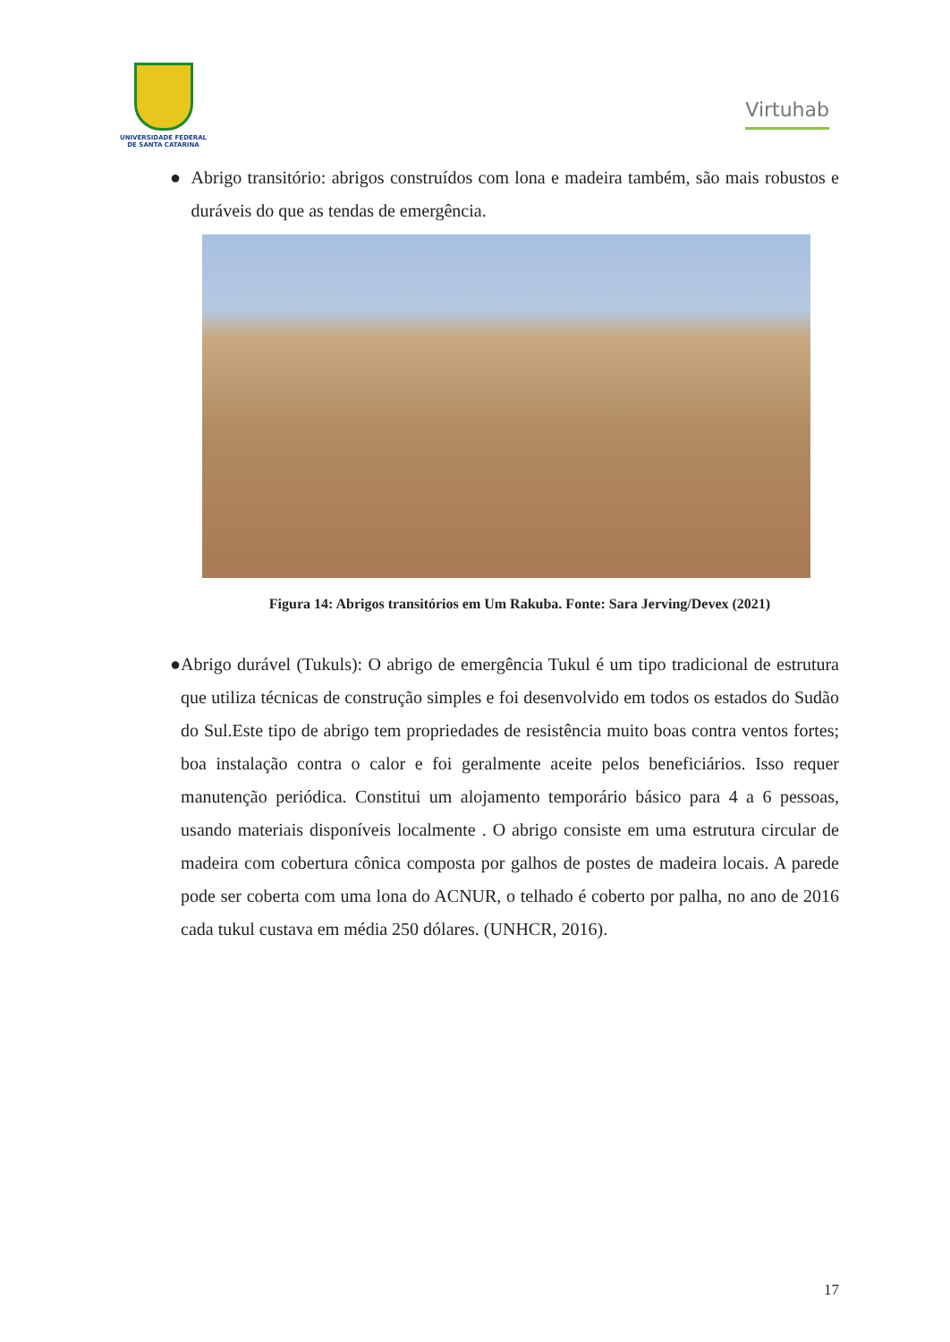UNIVERSIDADE FEDERAL
DE SANTA CATARINA
Virtuhab
● Abrigo transitório: abrigos construídos com lona e madeira também, são mais robustos e duráveis do que as tendas de emergência.
Figura 14: Abrigos transitórios em Um Rakuba. Fonte: Sara Jerving/Devex (2021)
● Abrigo durável (Tukuls): O abrigo de emergência Tukul é um tipo tradicional de estrutura que utiliza técnicas de construção simples e foi desenvolvido em todos os estados do Sudão do Sul.Este tipo de abrigo tem propriedades de resistência muito boas contra ventos fortes; boa instalação contra o calor e foi geralmente aceite pelos beneficiários. Isso requer manutenção periódica. Constitui um alojamento temporário básico para 4 a 6 pessoas, usando materiais disponíveis localmente . O abrigo consiste em uma estrutura circular de madeira com cobertura cônica composta por galhos de postes de madeira locais. A parede pode ser coberta com uma lona do ACNUR, o telhado é coberto por palha, no ano de 2016 cada tukul custava em média 250 dólares. (UNHCR, 2016).
17